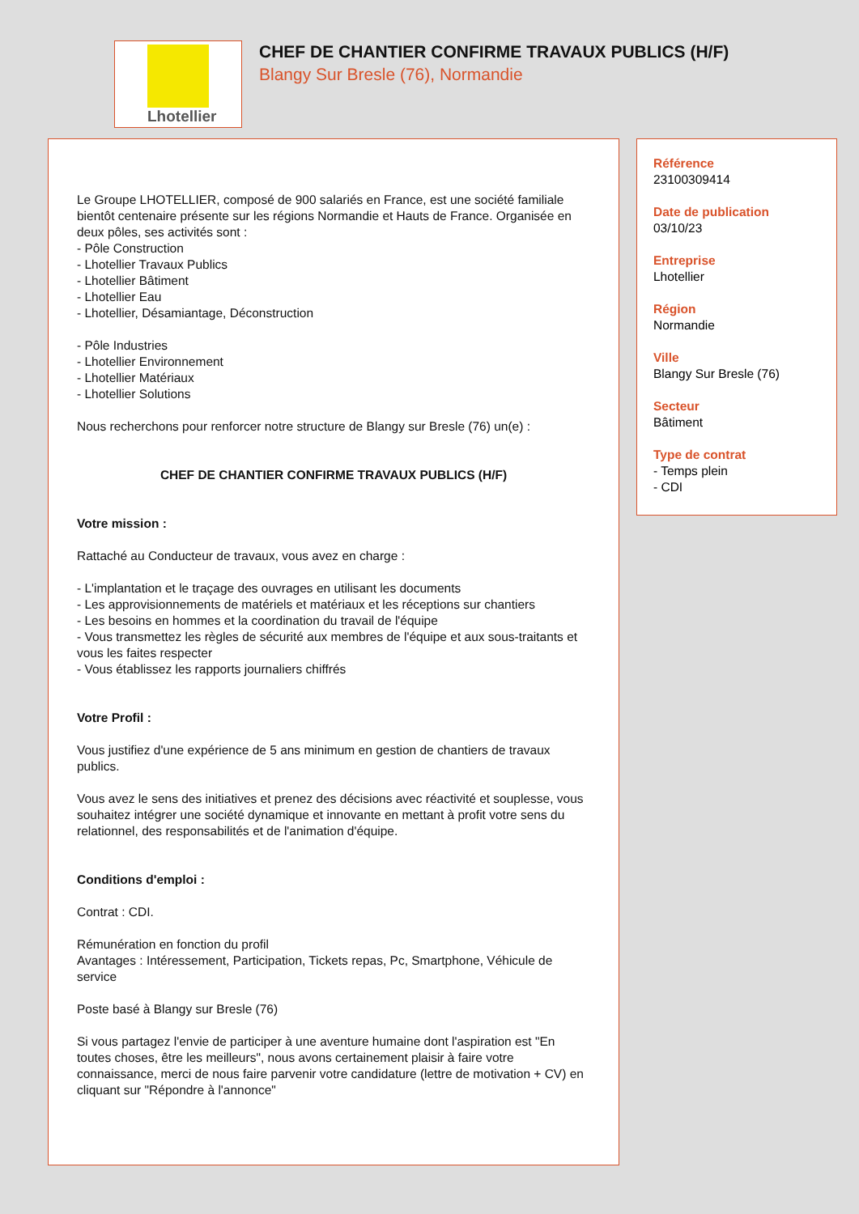Lhotellier
CHEF DE CHANTIER CONFIRME TRAVAUX PUBLICS (H/F)
Blangy Sur Bresle (76), Normandie
Le Groupe LHOTELLIER, composé de 900 salariés en France, est une société familiale bientôt centenaire présente sur les régions Normandie et Hauts de France. Organisée en deux pôles, ses activités sont :
- Pôle Construction
- Lhotellier Travaux Publics
- Lhotellier Bâtiment
- Lhotellier Eau
- Lhotellier, Désamiantage, Déconstruction
- Pôle Industries
- Lhotellier Environnement
- Lhotellier Matériaux
- Lhotellier Solutions
Nous recherchons pour renforcer notre structure de Blangy sur Bresle (76) un(e) :
CHEF DE CHANTIER CONFIRME TRAVAUX PUBLICS (H/F)
Votre mission :
Rattaché au Conducteur de travaux, vous avez en charge :
- L'implantation et le traçage des ouvrages en utilisant les documents
- Les approvisionnements de matériels et matériaux et les réceptions sur chantiers
- Les besoins en hommes et la coordination du travail de l'équipe
- Vous transmettez les règles de sécurité aux membres de l'équipe et aux sous-traitants et vous les faites respecter
- Vous établissez les rapports journaliers chiffrés
Votre Profil :
Vous justifiez d'une expérience de 5 ans minimum en gestion de chantiers de travaux publics.
Vous avez le sens des initiatives et prenez des décisions avec réactivité et souplesse, vous souhaitez intégrer une société dynamique et innovante en mettant à profit votre sens du relationnel, des responsabilités et de l'animation d'équipe.
Conditions d'emploi :
Contrat : CDI.
Rémunération en fonction du profil
Avantages : Intéressement, Participation, Tickets repas, Pc, Smartphone, Véhicule de service
Poste basé à Blangy sur Bresle (76)
Si vous partagez l'envie de participer à une aventure humaine dont l'aspiration est "En toutes choses, être les meilleurs", nous avons certainement plaisir à faire votre connaissance, merci de nous faire parvenir votre candidature (lettre de motivation + CV) en cliquant sur "Répondre à l'annonce"
Référence
23100309414
Date de publication
03/10/23
Entreprise
Lhotellier
Région
Normandie
Ville
Blangy Sur Bresle (76)
Secteur
Bâtiment
Type de contrat
- Temps plein
- CDI